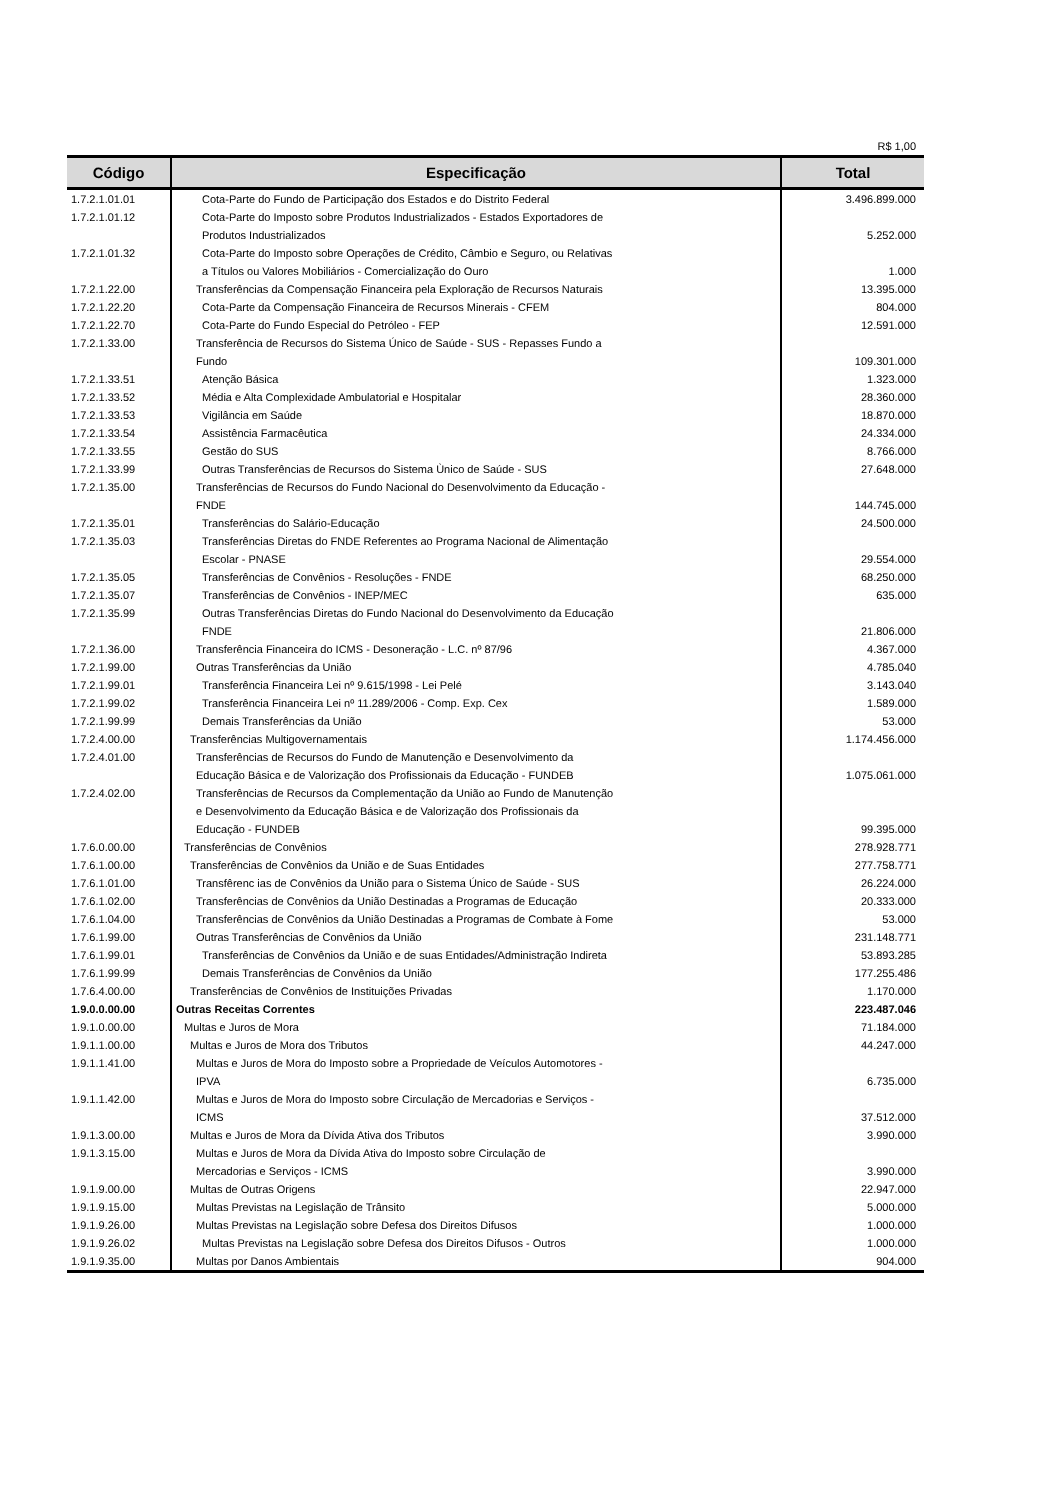R$ 1,00
| Código | Especificação | Total |
| --- | --- | --- |
| 1.7.2.1.01.01 | Cota-Parte do Fundo de Participação dos Estados e do Distrito Federal | 3.496.899.000 |
| 1.7.2.1.01.12 | Cota-Parte do Imposto sobre Produtos Industrializados - Estados Exportadores de Produtos Industrializados | 5.252.000 |
| 1.7.2.1.01.32 | Cota-Parte do Imposto sobre Operações de Crédito, Câmbio e Seguro, ou Relativas a Títulos ou Valores Mobiliários - Comercialização do Ouro | 1.000 |
| 1.7.2.1.22.00 | Transferências da Compensação Financeira pela Exploração de Recursos Naturais | 13.395.000 |
| 1.7.2.1.22.20 | Cota-Parte da Compensação Financeira de Recursos Minerais - CFEM | 804.000 |
| 1.7.2.1.22.70 | Cota-Parte do Fundo Especial do Petróleo - FEP | 12.591.000 |
| 1.7.2.1.33.00 | Transferência de Recursos do Sistema Único de Saúde - SUS - Repasses Fundo a Fundo | 109.301.000 |
| 1.7.2.1.33.51 | Atenção Básica | 1.323.000 |
| 1.7.2.1.33.52 | Média e Alta Complexidade Ambulatorial e Hospitalar | 28.360.000 |
| 1.7.2.1.33.53 | Vigilância em Saúde | 18.870.000 |
| 1.7.2.1.33.54 | Assistência Farmacêutica | 24.334.000 |
| 1.7.2.1.33.55 | Gestão do SUS | 8.766.000 |
| 1.7.2.1.33.99 | Outras Transferências de Recursos do Sistema Ùnico de Saúde - SUS | 27.648.000 |
| 1.7.2.1.35.00 | Transferências de Recursos do Fundo Nacional do Desenvolvimento da Educação - FNDE | 144.745.000 |
| 1.7.2.1.35.01 | Transferências do Salário-Educação | 24.500.000 |
| 1.7.2.1.35.03 | Transferências Diretas do FNDE Referentes ao Programa Nacional de Alimentação Escolar - PNASE | 29.554.000 |
| 1.7.2.1.35.05 | Transferências de Convênios - Resoluções - FNDE | 68.250.000 |
| 1.7.2.1.35.07 | Transferências de Convênios - INEP/MEC | 635.000 |
| 1.7.2.1.35.99 | Outras Transferências Diretas do Fundo Nacional do Desenvolvimento da Educação FNDE | 21.806.000 |
| 1.7.2.1.36.00 | Transferência Financeira do ICMS - Desoneração - L.C. nº 87/96 | 4.367.000 |
| 1.7.2.1.99.00 | Outras Transferências da União | 4.785.040 |
| 1.7.2.1.99.01 | Transferência Financeira Lei nº 9.615/1998 - Lei Pelé | 3.143.040 |
| 1.7.2.1.99.02 | Transferência Financeira Lei nº 11.289/2006 - Comp. Exp. Cex | 1.589.000 |
| 1.7.2.1.99.99 | Demais Transferências da União | 53.000 |
| 1.7.2.4.00.00 | Transferências Multigovernamentais | 1.174.456.000 |
| 1.7.2.4.01.00 | Transferências de Recursos do Fundo de Manutenção e Desenvolvimento da Educação Básica e de Valorização dos Profissionais da Educação - FUNDEB | 1.075.061.000 |
| 1.7.2.4.02.00 | Transferências de Recursos da Complementação da União ao Fundo de Manutenção e Desenvolvimento da Educação Básica e de Valorização dos Profissionais da Educação - FUNDEB | 99.395.000 |
| 1.7.6.0.00.00 | Transferências de Convênios | 278.928.771 |
| 1.7.6.1.00.00 | Transferências de Convênios da União e de Suas Entidades | 277.758.771 |
| 1.7.6.1.01.00 | Transfêrenc ias de Convênios da União para o Sistema Único de Saúde - SUS | 26.224.000 |
| 1.7.6.1.02.00 | Transferências de Convênios da União Destinadas a Programas de Educação | 20.333.000 |
| 1.7.6.1.04.00 | Transferências de Convênios da União Destinadas a Programas de Combate à Fome | 53.000 |
| 1.7.6.1.99.00 | Outras Transferências de Convênios da União | 231.148.771 |
| 1.7.6.1.99.01 | Transferências de Convênios da União e de suas Entidades/Administração Indireta | 53.893.285 |
| 1.7.6.1.99.99 | Demais Transferências de Convênios da União | 177.255.486 |
| 1.7.6.4.00.00 | Transferências de Convênios de Instituições Privadas | 1.170.000 |
| 1.9.0.0.00.00 | Outras Receitas Correntes | 223.487.046 |
| 1.9.1.0.00.00 | Multas e Juros de Mora | 71.184.000 |
| 1.9.1.1.00.00 | Multas e Juros de Mora dos Tributos | 44.247.000 |
| 1.9.1.1.41.00 | Multas e Juros de Mora do Imposto sobre a Propriedade de Veículos Automotores - IPVA | 6.735.000 |
| 1.9.1.1.42.00 | Multas e Juros de Mora do Imposto sobre Circulação de Mercadorias e Serviços - ICMS | 37.512.000 |
| 1.9.1.3.00.00 | Multas e Juros de Mora da Dívida Ativa dos Tributos | 3.990.000 |
| 1.9.1.3.15.00 | Multas e Juros de Mora da Dívida Ativa do Imposto sobre Circulação de Mercadorias e Serviços - ICMS | 3.990.000 |
| 1.9.1.9.00.00 | Multas de Outras Origens | 22.947.000 |
| 1.9.1.9.15.00 | Multas Previstas na Legislação de Trânsito | 5.000.000 |
| 1.9.1.9.26.00 | Multas Previstas na Legislação sobre Defesa dos Direitos Difusos | 1.000.000 |
| 1.9.1.9.26.02 | Multas Previstas na Legislação sobre Defesa dos Direitos Difusos - Outros | 1.000.000 |
| 1.9.1.9.35.00 | Multas por Danos Ambientais | 904.000 |